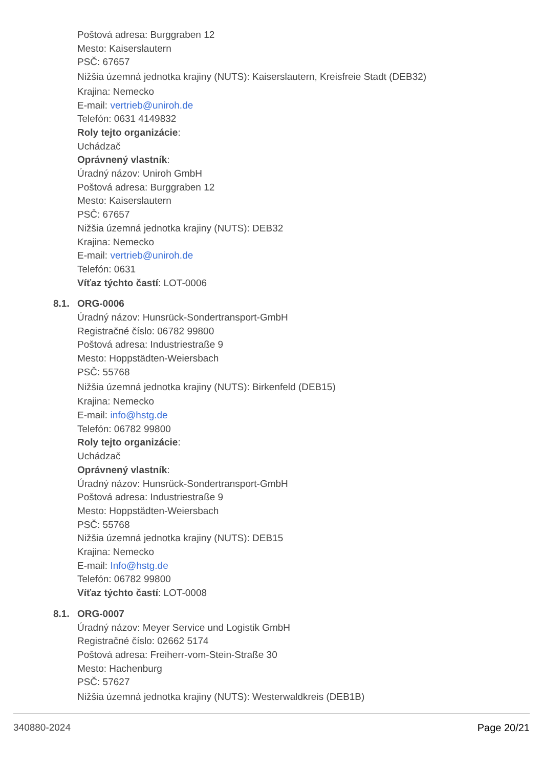Poštová adresa: Burggraben 12
Mesto: Kaiserslautern
PSČ: 67657
Nižšia územná jednotka krajiny (NUTS): Kaiserslautern, Kreisfreie Stadt (DEB32)
Krajina: Nemecko
E-mail: vertrieb@uniroh.de
Telefón: 0631 4149832
Roly tejto organizácie:
Uchádzač
Oprávnený vlastník:
Úradný názov: Uniroh GmbH
Poštová adresa: Burggraben 12
Mesto: Kaiserslautern
PSČ: 67657
Nižšia územná jednotka krajiny (NUTS): DEB32
Krajina: Nemecko
E-mail: vertrieb@uniroh.de
Telefón: 0631
Víťaz týchto častí: LOT-0006
8.1. ORG-0006
Úradný názov: Hunsrück-Sondertransport-GmbH
Registračné číslo: 06782 99800
Poštová adresa: Industriestraße 9
Mesto: Hoppstädten-Weiersbach
PSČ: 55768
Nižšia územná jednotka krajiny (NUTS): Birkenfeld (DEB15)
Krajina: Nemecko
E-mail: info@hstg.de
Telefón: 06782 99800
Roly tejto organizácie:
Uchádzač
Oprávnený vlastník:
Úradný názov: Hunsrück-Sondertransport-GmbH
Poštová adresa: Industriestraße 9
Mesto: Hoppstädten-Weiersbach
PSČ: 55768
Nižšia územná jednotka krajiny (NUTS): DEB15
Krajina: Nemecko
E-mail: Info@hstg.de
Telefón: 06782 99800
Víťaz týchto častí: LOT-0008
8.1. ORG-0007
Úradný názov: Meyer Service und Logistik GmbH
Registračné číslo: 02662 5174
Poštová adresa: Freiherr-vom-Stein-Straße 30
Mesto: Hachenburg
PSČ: 57627
Nižšia územná jednotka krajiny (NUTS): Westerwaldkreis (DEB1B)
340880-2024 Page 20/21